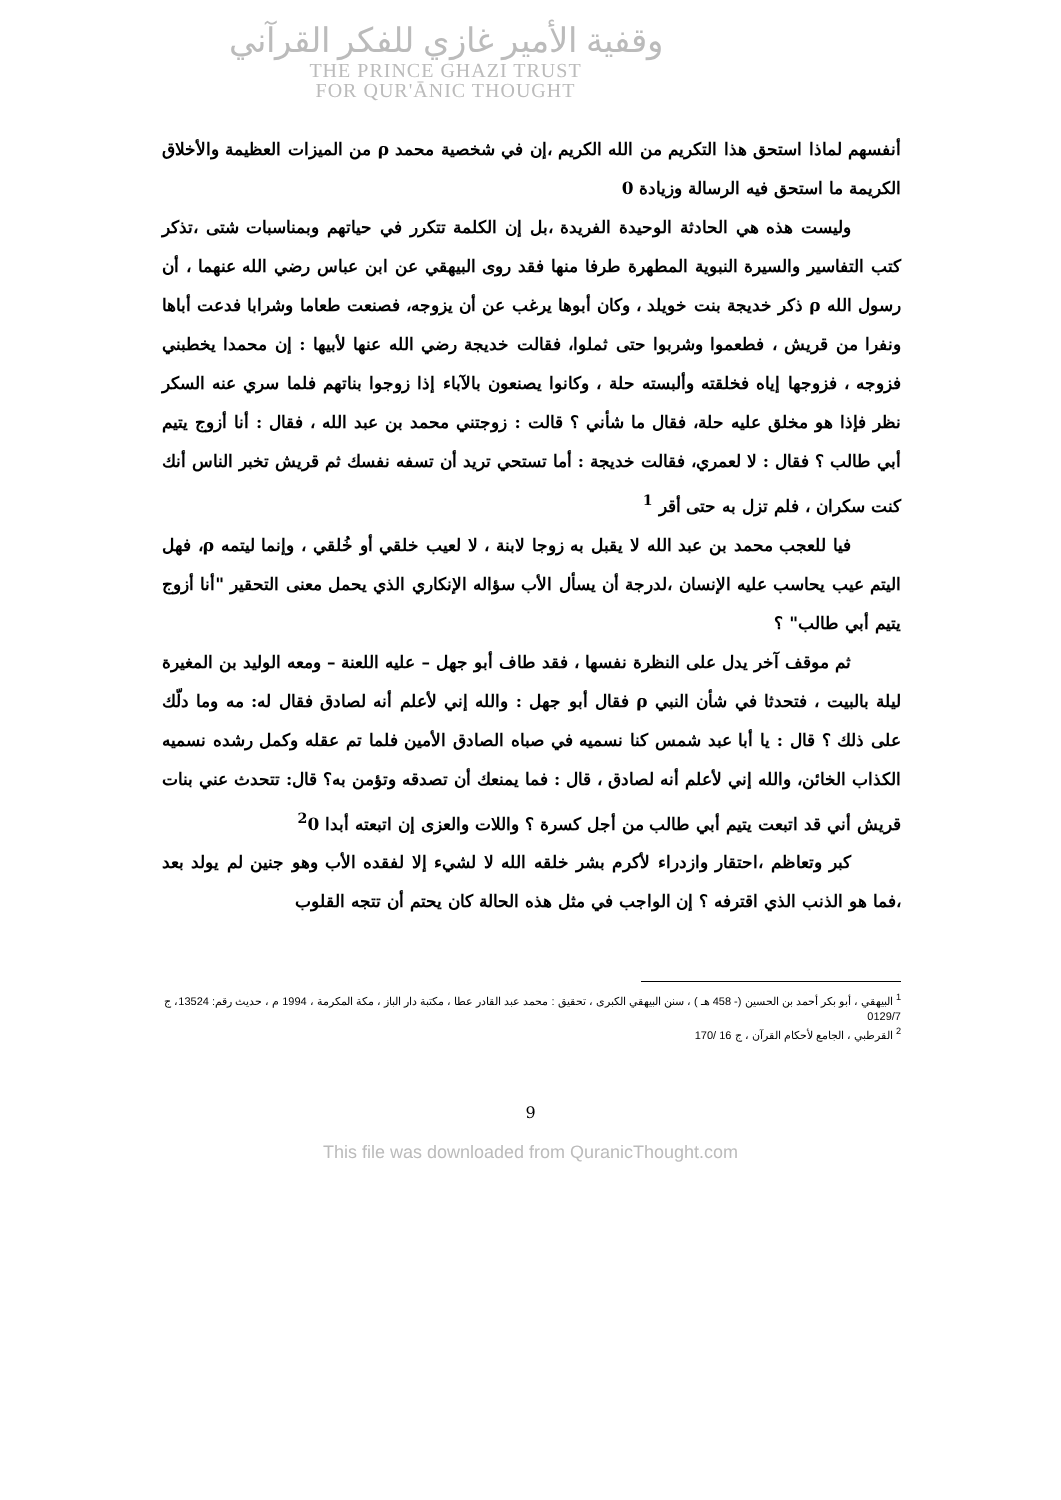وقفية الأمير غازي للفكر القرآني
THE PRINCE GHAZI TRUST
FOR QUR'ĀNIC THOUGHT
أنفسهم لماذا استحق هذا التكريم من الله الكريم ،إن في شخصية محمد ρ من الميزات العظيمة والأخلاق الكريمة ما استحق فيه الرسالة وزيادة 0
وليست هذه هي الحادثة الوحيدة الفريدة ،بل إن الكلمة تتكرر في حياتهم وبمناسبات شتى ،تذكر كتب التفاسير والسيرة النبوية المطهرة طرفا منها فقد روى البيهقي عن ابن عباس رضي الله عنهما ، أن رسول الله ρ ذكر خديجة بنت خويلد ، وكان أبوها يرغب عن أن يزوجه، فصنعت طعاما وشرابا فدعت أباها ونفرا من قريش ، فطعموا وشربوا حتى ثملوا، فقالت خديجة رضي الله عنها لأبيها : إن محمدا يخطبني فزوجه ، فزوجها إياه فخلقته وألبسته حلة ، وكانوا يصنعون بالآباء إذا زوجوا بناتهم فلما سري عنه السكر نظر فإذا هو مخلق عليه حلة، فقال ما شأني ؟ قالت : زوجتني محمد بن عبد الله ، فقال : أنا أزوج يتيم أبي طالب ؟ فقال : لا لعمري، فقالت خديجة : أما تستحي تريد أن تسفه نفسك ثم قريش تخبر الناس أنك كنت سكران ، فلم تزل به حتى أقر <sup>1</sup>
فيا للعجب محمد بن عبد الله لا يقبل به زوجا لابنة ، لا لعيب خلقي أو خُلقي ، وإنما ليتمه ρ، فهل اليتم عيب يحاسب عليه الإنسان ،لدرجة أن يسأل الأب سؤاله الإنكاري الذي يحمل معنى التحقير "أنا أزوج يتيم أبي طالب" ؟
ثم موقف آخر يدل على النظرة نفسها ، فقد طاف أبو جهل – عليه اللعنة – ومعه الوليد بن المغيرة ليلة بالبيت ، فتحدثا في شأن النبي ρ فقال أبو جهل : والله إني لأعلم أنه لصادق فقال له: مه وما دلّك على ذلك ؟ قال : يا أبا عبد شمس كنا نسميه في صباه الصادق الأمين فلما تم عقله وكمل رشده نسميه الكذاب الخائن، والله إني لأعلم أنه لصادق ، قال : فما يمنعك أن تصدقه وتؤمن به؟ قال: تتحدث عني بنات قريش أني قد اتبعت يتيم أبي طالب من أجل كسرة ؟ واللات والعزى إن اتبعته أبدا <sup>2</sup>0
كبر وتعاظم ،احتقار وازدراء لأكرم بشر خلقه الله لا لشيء إلا لفقده الأب وهو جنين لم يولد بعد ،فما هو الذنب الذي اقترفه ؟ إن الواجب في مثل هذه الحالة كان يحتم أن تتجه القلوب
<sup>1</sup> البيهقي ، أبو بكر أحمد بن الحسين (- 458 هـ ) ، سنن البيهقي الكبرى ، تحقيق : محمد عبد القادر عطا ، مكتبة دار الباز ، مكة المكرمة ، 1994 م ، حديث رقم: 13524، ج 0129/7
<sup>2</sup> القرطبي ، الجامع لأحكام القرآن ، ج 16 /170
9
This file was downloaded from QuranicThought.com